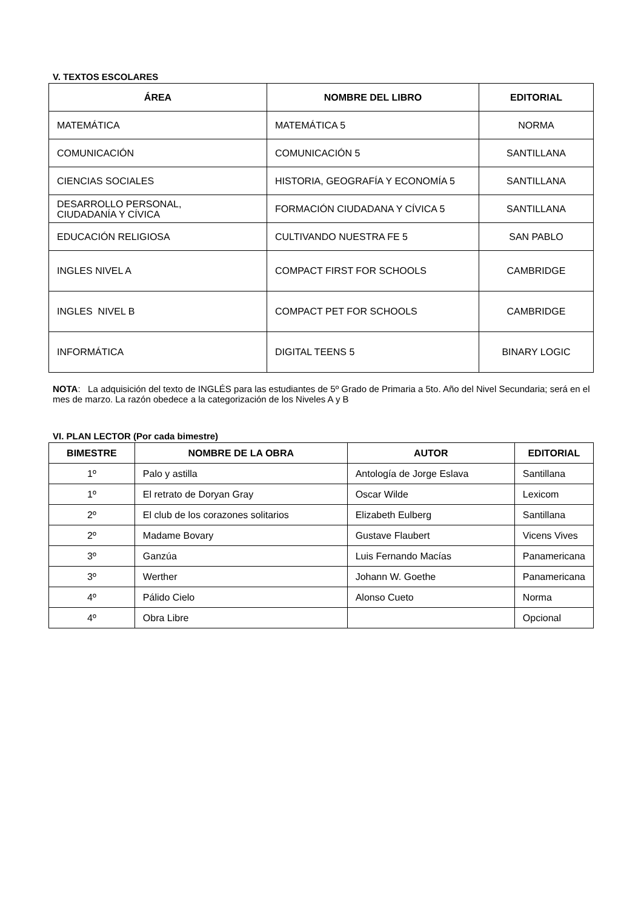V. TEXTOS ESCOLARES
| ÁREA | NOMBRE DEL LIBRO | EDITORIAL |
| --- | --- | --- |
| MATEMÁTICA | MATEMÁTICA 5 | NORMA |
| COMUNICACIÓN | COMUNICACIÓN 5 | SANTILLANA |
| CIENCIAS SOCIALES | HISTORIA, GEOGRAFÍA Y ECONOMÍA 5 | SANTILLANA |
| DESARROLLO PERSONAL, CIUDADANÍA Y CÍVICA | FORMACIÓN CIUDADANA Y CÍVICA 5 | SANTILLANA |
| EDUCACIÓN RELIGIOSA | CULTIVANDO NUESTRA FE 5 | SAN PABLO |
| INGLES NIVEL A | COMPACT FIRST FOR SCHOOLS | CAMBRIDGE |
| INGLES NIVEL B | COMPACT PET FOR SCHOOLS | CAMBRIDGE |
| INFORMÁTICA | DIGITAL TEENS 5 | BINARY LOGIC |
NOTA: La adquisición del texto de INGLÉS para las estudiantes de 5º Grado de Primaria a 5to. Año del Nivel Secundaria; será en el mes de marzo. La razón obedece a la categorización de los Niveles A y B
VI. PLAN LECTOR (Por cada bimestre)
| BIMESTRE | NOMBRE DE LA OBRA | AUTOR | EDITORIAL |
| --- | --- | --- | --- |
| 1º | Palo y astilla | Antología de Jorge Eslava | Santillana |
| 1º | El retrato de Doryan Gray | Oscar Wilde | Lexicom |
| 2º | El club de los corazones solitarios | Elizabeth Eulberg | Santillana |
| 2º | Madame Bovary | Gustave Flaubert | Vicens Vives |
| 3º | Ganzúa | Luis Fernando Macías | Panamericana |
| 3º | Werther | Johann W. Goethe | Panamericana |
| 4º | Pálido Cielo | Alonso Cueto | Norma |
| 4º | Obra Libre | | Opcional |